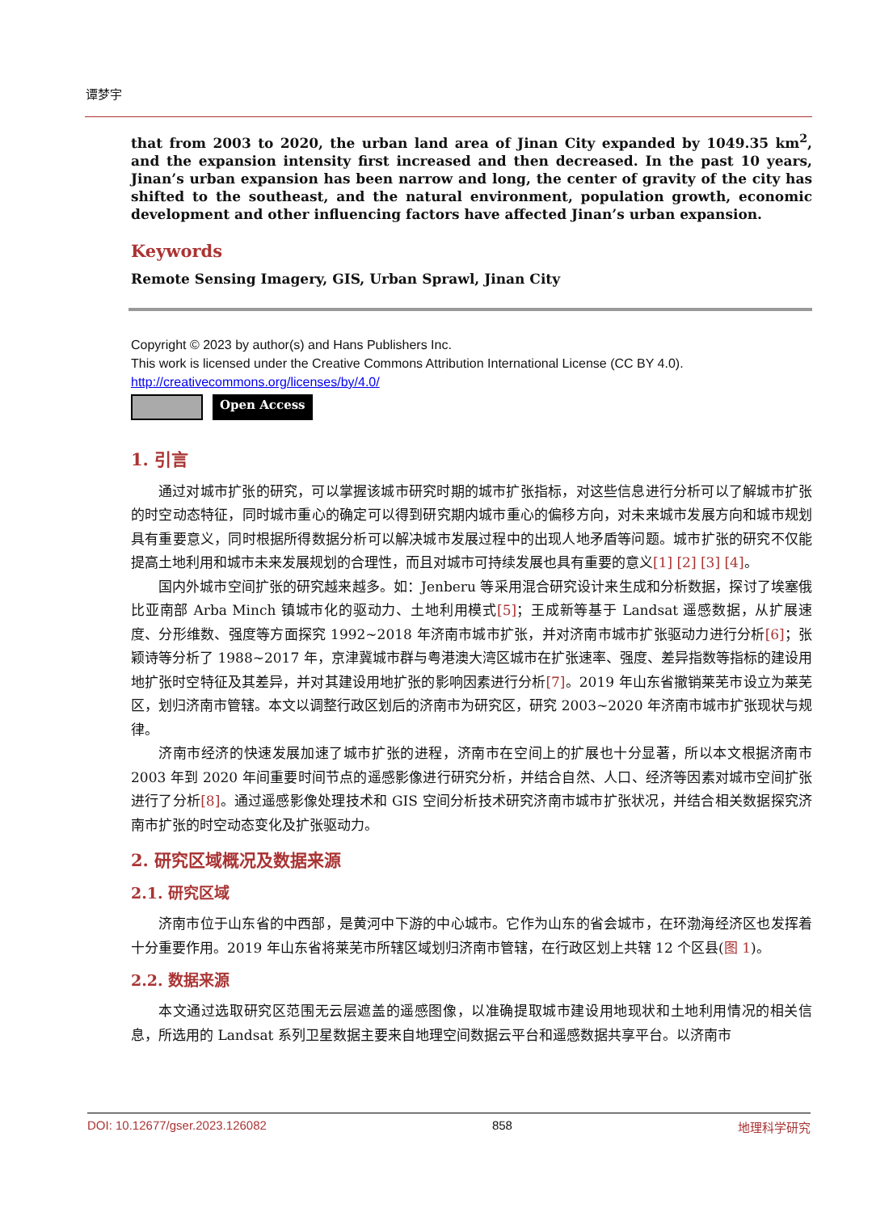谭梦宇
that from 2003 to 2020, the urban land area of Jinan City expanded by 1049.35 km<sup>2</sup>, and the expansion intensity first increased and then decreased. In the past 10 years, Jinan’s urban expansion has been narrow and long, the center of gravity of the city has shifted to the southeast, and the natural environment, population growth, economic development and other influencing factors have affected Jinan’s urban expansion.
Keywords
Remote Sensing Imagery, GIS, Urban Sprawl, Jinan City
Copyright © 2023 by author(s) and Hans Publishers Inc.
This work is licensed under the Creative Commons Attribution International License (CC BY 4.0).
http://creativecommons.org/licenses/by/4.0/
Open Access
1. 引言
通过对城市扩张的研究，可以掌握该城市研究时期的城市扩张指标，对这些信息进行分析可以了解城市扩张的时空动态特征，同时城市重心的确定可以得到研究期内城市重心的偏移方向，对未来城市发展方向和城市规划具有重要意义，同时根据所得数据分析可以解决城市发展过程中的出现人地矛盾等问题。城市扩张的研究不仅能提高土地利用和城市未来发展规划的合理性，而且对城市可持续发展也具有重要的意义[1] [2] [3] [4]。
国内外城市空间扩张的研究越来越多。如：Jenberu 等采用混合研究设计来生成和分析数据，探讨了埃塞俄比亚南部 Arba Minch 镇城市化的驱动力、土地利用模式[5]；王成新等基于 Landsat 遥感数据，从扩展速度、分形维数、强度等方面探究 1992~2018 年济南市城市扩张，并对济南市城市扩张驱动力进行分析[6]；张颖诗等分析了 1988~2017 年，京津冀城市群与粤港澳大湾区城市在扩张速率、强度、差异指数等指标的建设用地扩张时空特征及其差异，并对其建设用地扩张的影响因素进行分析[7]。2019 年山东省撤销莱芜市设立为莱芜区，划归济南市管辖。本文以调整行政区划后的济南市为研究区，研究 2003~2020 年济南市城市扩张现状与规律。
济南市经济的快速发展加速了城市扩张的进程，济南市在空间上的扩展也十分显著，所以本文根据济南市 2003 年到 2020 年间重要时间节点的遥感影像进行研究分析，并结合自然、人口、经济等因素对城市空间扩张进行了分析[8]。通过遥感影像处理技术和 GIS 空间分析技术研究济南市城市扩张状况，并结合相关数据探究济南市扩张的时空动态变化及扩张驱动力。
2. 研究区域概况及数据来源
2.1. 研究区域
济南市位于山东省的中西部，是黄河中下游的中心城市。它作为山东的省会城市，在环渤海经济区也发挥着十分重要作用。2019 年山东省将莱芜市所辖区域划归济南市管辖，在行政区划上共辖 12 个区县(图 1)。
2.2. 数据来源
本文通过选取研究区范围无云层遮盖的遥感图像，以准确提取城市建设用地现状和土地利用情况的相关信息，所选用的 Landsat 系列卫星数据主要来自地理空间数据云平台和遥感数据共享平台。以济南市
DOI: 10.12677/gser.2023.126082 858 地理科学研究